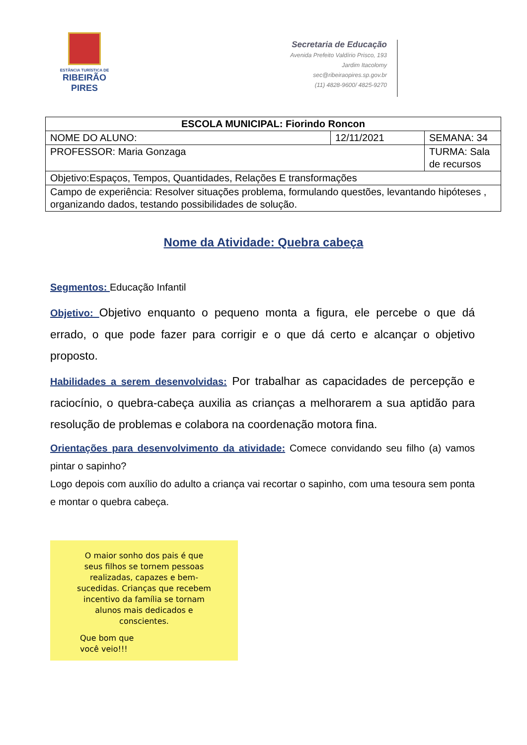ESTÂNCIA TURÍSTICA DE
RIBEIRÃO
PIRES
Secretaria de Educação
Avenida Prefeito Valdírio Prisco, 193
Jardim Itacolomy
sec@ribeiraopires.sp.gov.br
(11) 4828-9600/ 4825-9270
| ESCOLA MUNICIPAL: Fiorindo Roncon | | |
| NOME DO ALUNO: | 12/11/2021 | SEMANA: 34 |
| PROFESSOR: Maria Gonzaga | | TURMA: Sala de recursos |
| Objetivo:Espaços, Tempos, Quantidades, Relações E transformações | | |
| Campo de experiência: Resolver situações problema, formulando questões, levantando hipóteses , organizando dados, testando possibilidades de solução. | | |
Nome da Atividade: Quebra cabeça
Segmentos: Educação Infantil
Objetivo: Objetivo enquanto o pequeno monta a figura, ele percebe o que dá errado, o que pode fazer para corrigir e o que dá certo e alcançar o objetivo proposto.
Habilidades a serem desenvolvidas: Por trabalhar as capacidades de percepção e raciocínio, o quebra-cabeça auxilia as crianças a melhorarem a sua aptidão para resolução de problemas e colabora na coordenação motora fina.
Orientações para desenvolvimento da atividade: Comece convidando seu filho (a) vamos pintar o sapinho?
Logo depois com auxílio do adulto a criança vai recortar o sapinho, com uma tesoura sem ponta e montar o quebra cabeça.
O maior sonho dos pais é que
seus filhos se tornem pessoas
realizadas, capazes e bem-
sucedidas. Crianças que recebem
incentivo da família se tornam
alunos mais dedicados e
conscientes.
Que bom que
você veio!!!